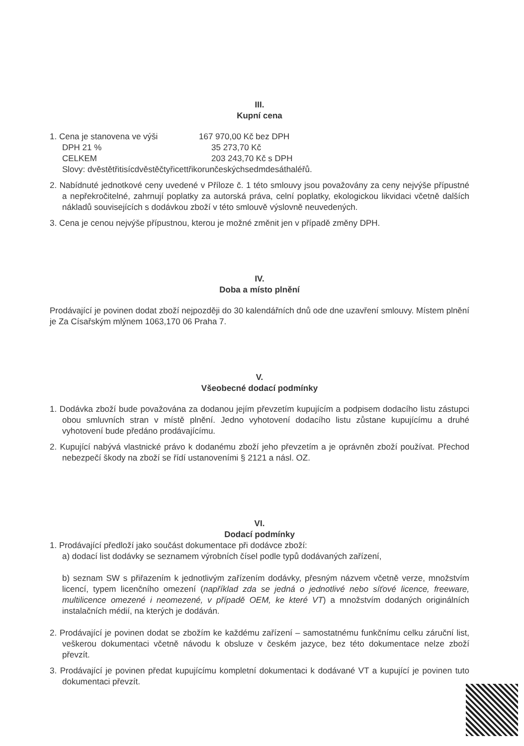III.
Kupní cena
1. Cena je stanovena ve výši 167 970,00 Kč bez DPH
DPH 21 % 35 273,70 Kč
CELKEM 203 243,70 Kč s DPH
Slovy: dvěstětřitisícdvěstěčtyřicettřikorunčeskýchsedmdesáthaléřů.
2. Nabídnuté jednotkové ceny uvedené v Příloze č. 1 této smlouvy jsou považovány za ceny nejvýše přípustné a nepřekročitelné, zahrnují poplatky za autorská práva, celní poplatky, ekologickou likvidaci včetně dalších nákladů souvisejících s dodávkou zboží v této smlouvě výslovně neuvedených.
3. Cena je cenou nejvýše přípustnou, kterou je možné změnit jen v případě změny DPH.
IV.
Doba a místo plnění
Prodávající je povinen dodat zboží nejpozději do 30 kalendářních dnů ode dne uzavření smlouvy. Místem plnění je Za Císařským mlýnem 1063,170 06 Praha 7.
V.
Všeobecné dodací podmínky
1. Dodávka zboží bude považována za dodanou jejím převzetím kupujícím a podpisem dodacího listu zástupci obou smluvních stran v místě plnění. Jedno vyhotovení dodacího listu zůstane kupujícímu a druhé vyhotovení bude předáno prodávajícímu.
2. Kupující nabývá vlastnické právo k dodanému zboží jeho převzetím a je oprávněn zboží používat. Přechod nebezpečí škody na zboží se řídí ustanoveními § 2121 a násl. OZ.
VI.
Dodací podmínky
1. Prodávající předloží jako součást dokumentace při dodávce zboží:
a) dodací list dodávky se seznamem výrobních čísel podle typů dodávaných zařízení,
b) seznam SW s přiřazením k jednotlivým zařízením dodávky, přesným názvem včetně verze, množstvím licencí, typem licenčního omezení (například zda se jedná o jednotlivé nebo síťové licence, freeware, multilicence omezené i neomezené, v případě OEM, ke které VT) a množstvím dodaných originálních instalačních médií, na kterých je dodáván.
2. Prodávající je povinen dodat se zbožím ke každému zařízení – samostatnému funkčnímu celku záruční list, veškerou dokumentaci včetně návodu k obsluze v českém jazyce, bez této dokumentace nelze zboží převzít.
3. Prodávající je povinen předat kupujícímu kompletní dokumentaci k dodávané VT a kupující je povinen tuto dokumentaci převzít.